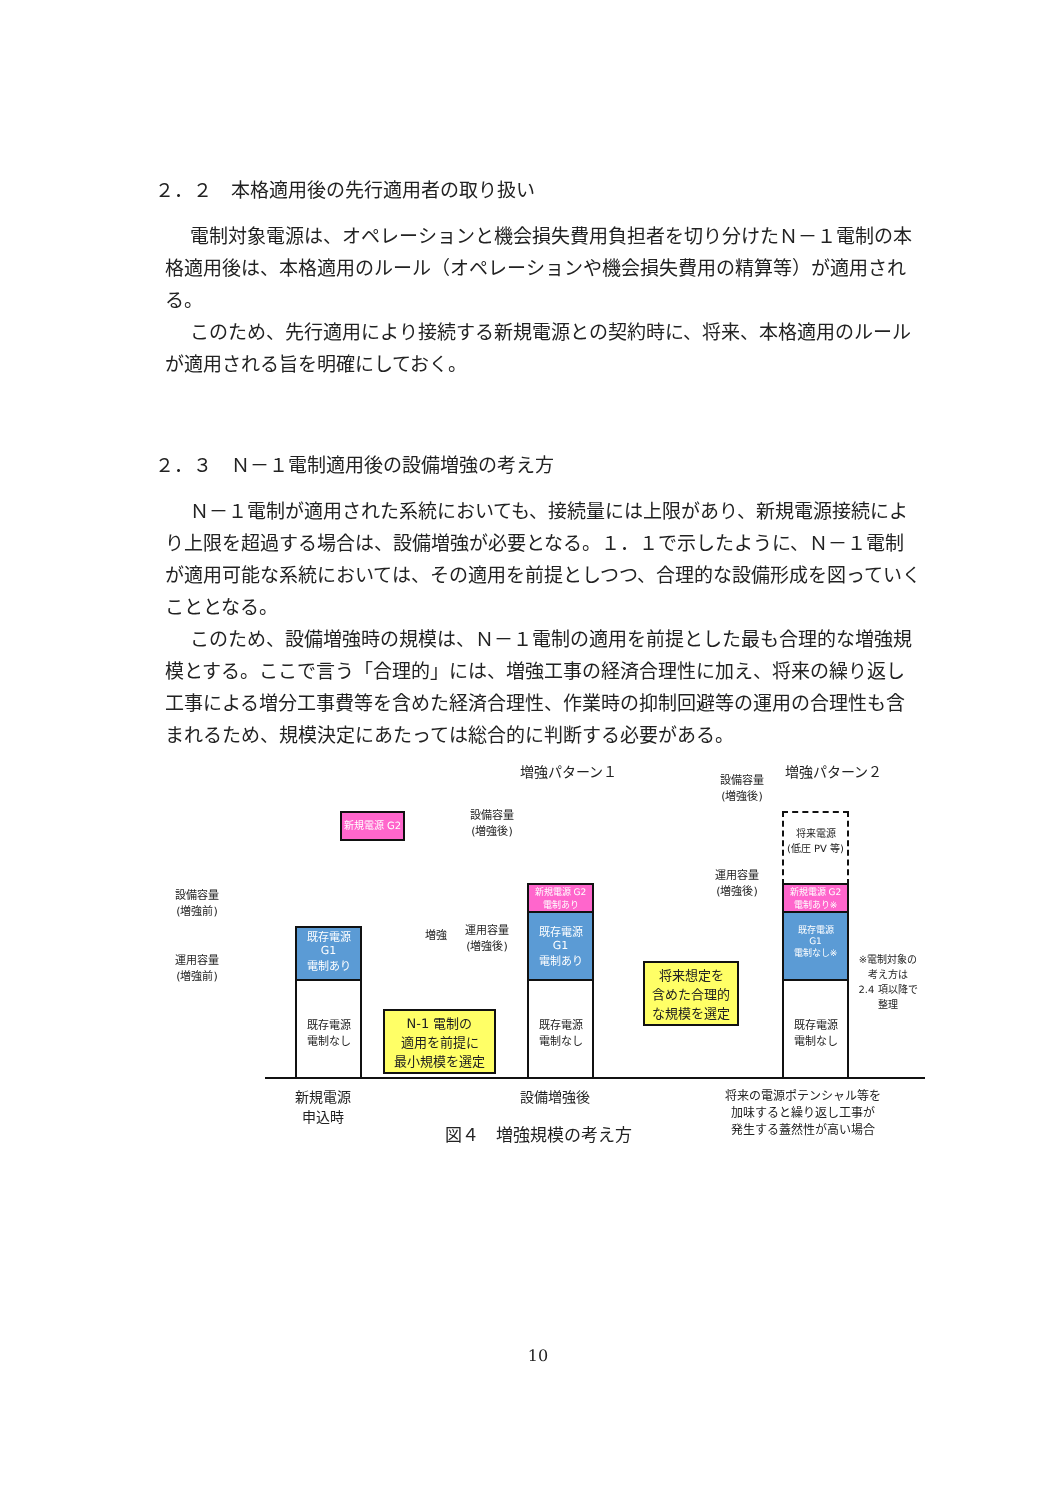２．２　本格適用後の先行適用者の取り扱い
電制対象電源は、オペレーションと機会損失費用負担者を切り分けたＮ－１電制の本格適用後は、本格適用のルール（オペレーションや機会損失費用の精算等）が適用される。
このため、先行適用により接続する新規電源との契約時に、将来、本格適用のルールが適用される旨を明確にしておく。
２．３　Ｎ－１電制適用後の設備増強の考え方
Ｎ－１電制が適用された系統においても、接続量には上限があり、新規電源接続により上限を超過する場合は、設備増強が必要となる。１．１で示したように、Ｎ－１電制が適用可能な系統においては、その適用を前提としつつ、合理的な設備形成を図っていくこととなる。
このため、設備増強時の規模は、Ｎ－１電制の適用を前提とした最も合理的な増強規模とする。ここで言う「合理的」には、増強工事の経済合理性に加え、将来の繰り返し工事による増分工事費等を含めた経済合理性、作業時の抑制回避等の運用の合理性も含まれるため、規模決定にあたっては総合的に判断する必要がある。
増強パターン１ 増強パターン２
設備容量
(増強後)
設備容量
(増強後)
新規電源 G2
設備容量
(増強前)
運用容量
(増強前)
増強
運用容量
(増強後)
運用容量
(増強後)
既存電源
G1
電制あり
既存電源
電制なし
N-1 電制の
適用を前提に
最小規模を選定
新規電源 G2
電制あり
既存電源
G1
電制あり
既存電源
電制なし
将来想定を
含めた合理的
な規模を選定
将来電源
(低圧 PV 等)
新規電源 G2
電制あり※
既存電源
G1
電制なし※
既存電源
電制なし
※電制対象の考え方は
2.4 項以降で整理
新規電源
申込時
設備増強後
将来の電源ポテンシャル等を
加味すると繰り返し工事が
発生する蓋然性が高い場合
図４　増強規模の考え方
10